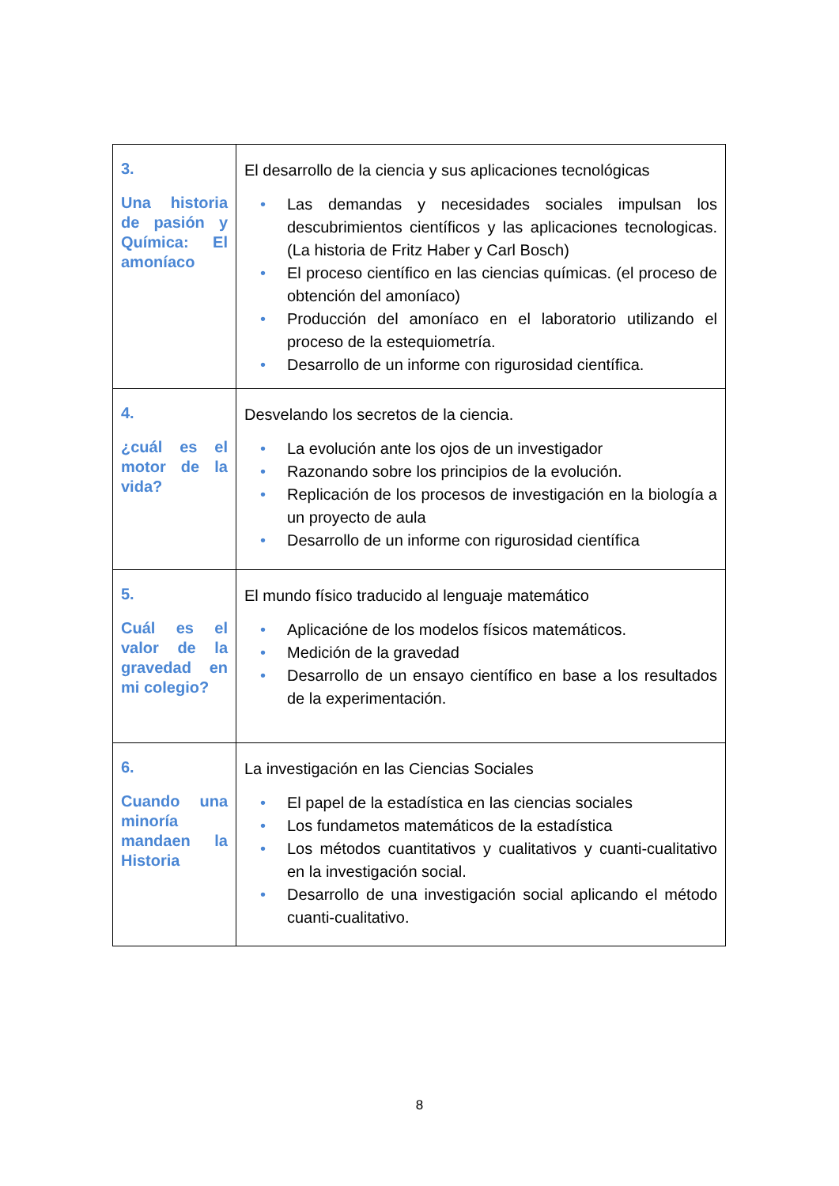| 3. Una historia de pasión y Química: El amoníaco | El desarrollo de la ciencia y sus aplicaciones tecnológicas • Las demandas y necesidades sociales impulsan los descubrimientos científicos y las aplicaciones tecnologicas. (La historia de Fritz Haber y Carl Bosch) • El proceso científico en las ciencias químicas. (el proceso de obtención del amoníaco) • Producción del amoníaco en el laboratorio utilizando el proceso de la estequiometría. • Desarrollo de un informe con rigurosidad científica. |
| 4. ¿cuál es el motor de la vida? | Desvelando los secretos de la ciencia. • La evolución ante los ojos de un investigador • Razonando sobre los principios de la evolución. • Replicación de los procesos de investigación en la biología a un proyecto de aula • Desarrollo de un informe con rigurosidad científica |
| 5. Cuál es el valor de la gravedad en mi colegio? | El mundo físico traducido al lenguaje matemático • Aplicacióne de los modelos físicos matemáticos. • Medición de la gravedad • Desarrollo de un ensayo científico en base a los resultados de la experimentación. |
| 6. Cuando una minoría mandaen la Historia | La investigación en las Ciencias Sociales • El papel de la estadística en las ciencias sociales • Los fundametos matemáticos de la estadística • Los métodos cuantitativos y cualitativos y cuanti-cualitativo en la investigación social. • Desarrollo de una investigación social aplicando el método cuanti-cualitativo. |
8